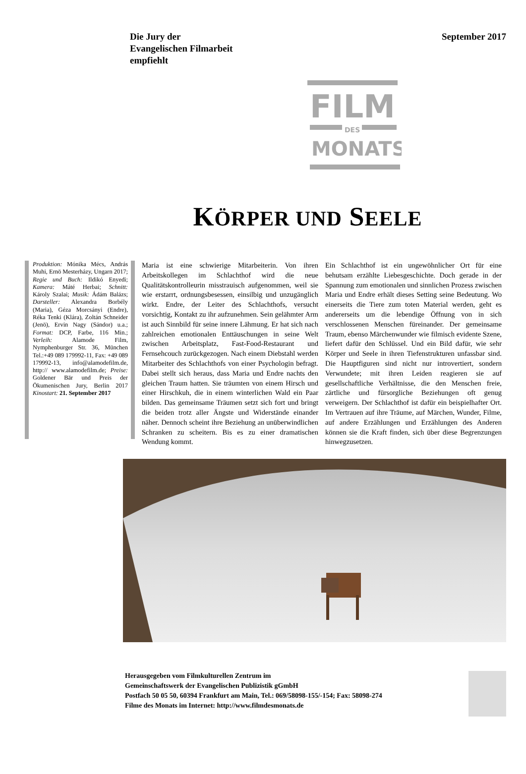Die Jury der
Evangelischen Filmarbeit
empfiehlt
September 2017
FILM
DES
MONATS
KÖRPER UND SEELE
Produktion: Mónika Mécs, András Muhi, Ernö Mesterházy, Ungarn 2017; Regie und Buch: Ildikó Enyedi; Kamera: Máté Herbai; Schnitt: Károly Szalai; Musik: Ádám Balázs; Darsteller: Alexandra Borbély (Maria), Géza Morcsányi (Endre), Réka Tenki (Klára), Zoltán Schneider (Jenö), Ervin Nagy (Sándor) u.a.; Format: DCP, Farbe, 116 Min.; Verleih: Alamode Film, Nymphenburger Str. 36, München Tel.:+49 089 179992-11, Fax: +49 089 179992-13, info@alamodefilm.de, http:// www.alamodefilm.de; Preise: Goldener Bär und Preis der Ökumenischen Jury, Berlin 2017 Kinostart: 21. September 2017
Maria ist eine schwierige Mitarbeiterin. Von ihren Arbeitskollegen im Schlachthof wird die neue Qualitätskontrolleurin misstrauisch aufgenommen, weil sie wie erstarrt, ordnungsbesessen, einsilbig und unzugänglich wirkt. Endre, der Leiter des Schlachthofs, versucht vorsichtig, Kontakt zu ihr aufzunehmen. Sein gelähmter Arm ist auch Sinnbild für seine innere Lähmung. Er hat sich nach zahlreichen emotionalen Enttäuschungen in seine Welt zwischen Arbeitsplatz, Fast-Food-Restaurant und Fernsehcouch zurückgezogen. Nach einem Diebstahl werden Mitarbeiter des Schlachthofs von einer Psychologin befragt. Dabei stellt sich heraus, dass Maria und Endre nachts den gleichen Traum hatten. Sie träumten von einem Hirsch und einer Hirschkuh, die in einem winterlichen Wald ein Paar bilden. Das gemeinsame Träumen setzt sich fort und bringt die beiden trotz aller Ängste und Widerstände einander näher. Dennoch scheint ihre Beziehung an unüberwindlichen Schranken zu scheitern. Bis es zu einer dramatischen Wendung kommt.
Ein Schlachthof ist ein ungewöhnlicher Ort für eine behutsam erzählte Liebesgeschichte. Doch gerade in der Spannung zum emotionalen und sinnlichen Prozess zwischen Maria und Endre erhält dieses Setting seine Bedeutung. Wo einerseits die Tiere zum toten Material werden, geht es andererseits um die lebendige Öffnung von in sich verschlossenen Menschen füreinander. Der gemeinsame Traum, ebenso Märchenwunder wie filmisch evidente Szene, liefert dafür den Schlüssel. Und ein Bild dafür, wie sehr Körper und Seele in ihren Tiefenstrukturen unfassbar sind. Die Hauptfiguren sind nicht nur introvertiert, sondern Verwundete; mit ihren Leiden reagieren sie auf gesellschaftliche Verhältnisse, die den Menschen freie, zärtliche und fürsorgliche Beziehungen oft genug verweigern. Der Schlachthof ist dafür ein beispielhafter Ort. Im Vertrauen auf ihre Träume, auf Märchen, Wunder, Filme, auf andere Erzählungen und Erzählungen des Anderen können sie die Kraft finden, sich über diese Begrenzungen hinwegzusetzen.
Herausgegeben vom Filmkulturellen Zentrum im
Gemeinschaftswerk der Evangelischen Publizistik gGmbH
Postfach 50 05 50, 60394 Frankfurt am Main, Tel.: 069/58098-155/-154; Fax: 58098-274
Filme des Monats im Internet: http://www.filmdesmonats.de